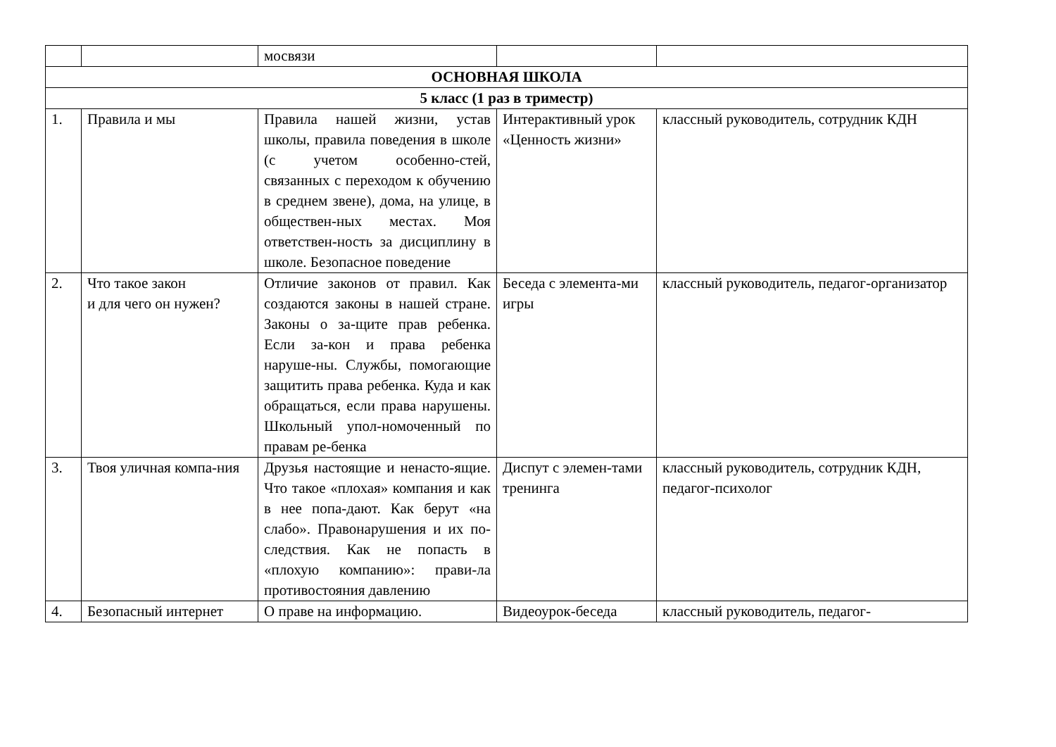| | | мосвязи | | |
| ОСНОВНАЯ ШКОЛА | | | | |
| 5 класс (1 раз в триместр) | | | | |
| 1. | Правила и мы | Правила нашей жизни, устав школы, правила поведения в школе (с учетом особенно-стей, связанных с переходом к обучению в среднем звене), дома, на улице, в обществен-ных местах. Моя ответствен-ность за дисциплину в школе. Безопасное поведение | Интерактивный урок «Ценность жизни» | классный руководитель, сотрудник КДН |
| 2. | Что такое закон и для чего он нужен? | Отличие законов от правил. Как создаются законы в нашей стране. Законы о за-щите прав ребенка. Если за-кон и права ребенка наруше-ны. Службы, помогающие защитить права ребенка. Куда и как обращаться, если права нарушены. Школьный упол-номоченный по правам ре-бенка | Беседа с элемента-ми игры | классный руководитель, педагог-организатор |
| 3. | Твоя уличная компа-ния | Друзья настоящие и ненасто-ящие. Что такое «плохая» компания и как в нее попа-дают. Как берут «на слабо». Правонарушения и их по-следствия. Как не попасть в «плохую компанию»: прави-ла противостояния давлению | Диспут с элемен-тами тренинга | классный руководитель, сотрудник КДН, педагог-психолог |
| 4. | Безопасный интернет | О праве на информацию. | Видеоурок-беседа | классный руководитель, педагог- |